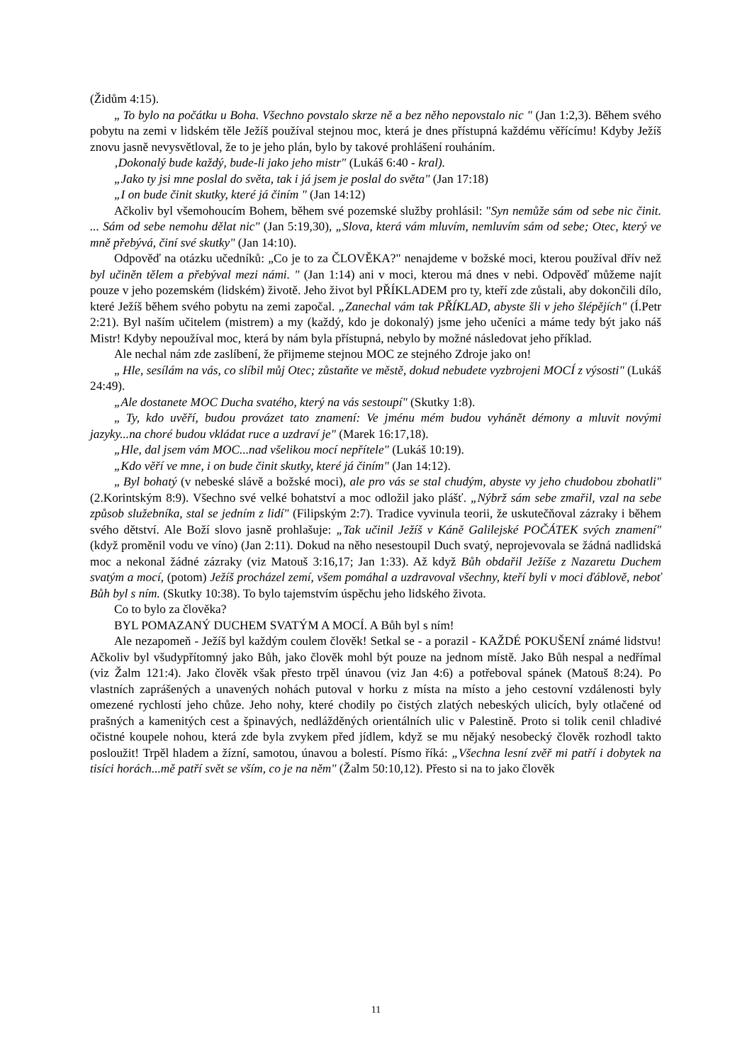(Židům 4:15).
„ To bylo na počátku u Boha. Všechno povstalo skrze ně a bez něho nepovstalo nic " (Jan 1:2,3). Během svého pobytu na zemi v lidském těle Ježíš používal stejnou moc, která je dnes přístupná každému věřícímu! Kdyby Ježíš znovu jasně nevysvětloval, že to je jeho plán, bylo by takové prohlášení rouháním.
‚Dokonalý bude každý, bude-li jako jeho mistr" (Lukáš 6:40 - kral).
„Jako ty jsi mne poslal do světa, tak i já jsem je poslal do světa" (Jan 17:18)
„I on bude činit skutky, které já činím " (Jan 14:12)
Ačkoliv byl všemohoucím Bohem, během své pozemské služby prohlásil: "Syn nemůže sám od sebe nic činit. ... Sám od sebe nemohu dělat nic" (Jan 5:19,30), „Slova, která vám mluvím, nemluvím sám od sebe; Otec, který ve mně přebývá, činí své skutky" (Jan 14:10).
Odpověď na otázku učedníků: „Co je to za ČLOVĚKA?" nenajdeme v božské moci, kterou používal dřív než byl učiněn tělem a přebýval mezi námi. " (Jan 1:14) ani v moci, kterou má dnes v nebi. Odpověď můžeme najít pouze v jeho pozemském (lidském) životě. Jeho život byl PŘÍKLADEM pro ty, kteří zde zůstali, aby dokončili dílo, které Ježíš během svého pobytu na zemi započal. „Zanechal vám tak PŘÍKLAD, abyste šli v jeho šlépějích" (Í.Petr 2:21). Byl naším učitelem (mistrem) a my (každý, kdo je dokonalý) jsme jeho učeníci a máme tedy být jako náš Mistr! Kdyby nepoužíval moc, která by nám byla přístupná, nebylo by možné následovat jeho příklad.
Ale nechal nám zde zaslíbení, že přijmeme stejnou MOC ze stejného Zdroje jako on!
„ Hle, sesílám na vás, co slíbil můj Otec; zůstaňte ve městě, dokud nebudete vyzbrojeni MOCÍ z výsosti" (Lukáš 24:49).
„Ale dostanete MOC Ducha svatého, který na vás sestoupí" (Skutky 1:8).
„ Ty, kdo uvěří, budou provázet tato znamení: Ve jménu mém budou vyhánět démony a mluvit novými jazyky...na choré budou vkládat ruce a uzdraví je" (Marek 16:17,18).
„Hle, dal jsem vám MOC...nad všelikou mocí nepřítele" (Lukáš 10:19).
„Kdo věří ve mne, i on bude činit skutky, které já činím" (Jan 14:12).
„ Byl bohatý (v nebeské slávě a božské moci), ale pro vás se stal chudým, abyste vy jeho chudobou zbohatli" (2.Korintským 8:9). Všechno své velké bohatství a moc odložil jako plášť. „Nýbrž sám sebe zmařil, vzal na sebe způsob služebníka, stal se jedním z lidí" (Filipským 2:7). Tradice vyvinula teorii, že uskutečňoval zázraky i během svého dětství. Ale Boží slovo jasně prohlašuje: „Tak učinil Ježíš v Káně Galilejské POČÁTEK svých znamení" (když proměnil vodu ve víno) (Jan 2:11). Dokud na něho nesestoupil Duch svatý, neprojevovala se žádná nadlidská moc a nekonal žádné zázraky (viz Matouš 3:16,17; Jan 1:33). Až když Bůh obdařil Ježíše z Nazaretu Duchem svatým a mocí, (potom) Ježíš procházel zemí, všem pomáhal a uzdravoval všechny, kteří byli v moci ďáblově, neboť Bůh byl s ním. (Skutky 10:38). To bylo tajemstvím úspěchu jeho lidského života.
Co to bylo za člověka?
BYL POMAZANÝ DUCHEM SVATÝM A MOCÍ. A Bůh byl s ním!
Ale nezapomeň - Ježíš byl každým coulem člověk! Setkal se - a porazil - KAŽDÉ POKUŠENÍ známé lidstvu! Ačkoliv byl všudypřítomný jako Bůh, jako člověk mohl být pouze na jednom místě. Jako Bůh nespal a nedřímal (viz Žalm 121:4). Jako člověk však přesto trpěl únavou (viz Jan 4:6) a potřeboval spánek (Matouš 8:24). Po vlastních zaprášených a unavených nohách putoval v horku z místa na místo a jeho cestovní vzdálenosti byly omezené rychlostí jeho chůze. Jeho nohy, které chodily po čistých zlatých nebeských ulicích, byly otlačené od prašných a kamenitých cest a špinavých, nedlážděných orientálních ulic v Palestině. Proto si tolik cenil chladivé očistné koupele nohou, která zde byla zvykem před jídlem, když se mu nějaký nesobecký člověk rozhodl takto posloužit! Trpěl hladem a žízní, samotou, únavou a bolestí. Písmo říká: „Všechna lesní zvěř mi patří i dobytek na tisíci horách...mě patří svět se vším, co je na něm" (Žalm 50:10,12). Přesto si na to jako člověk
11